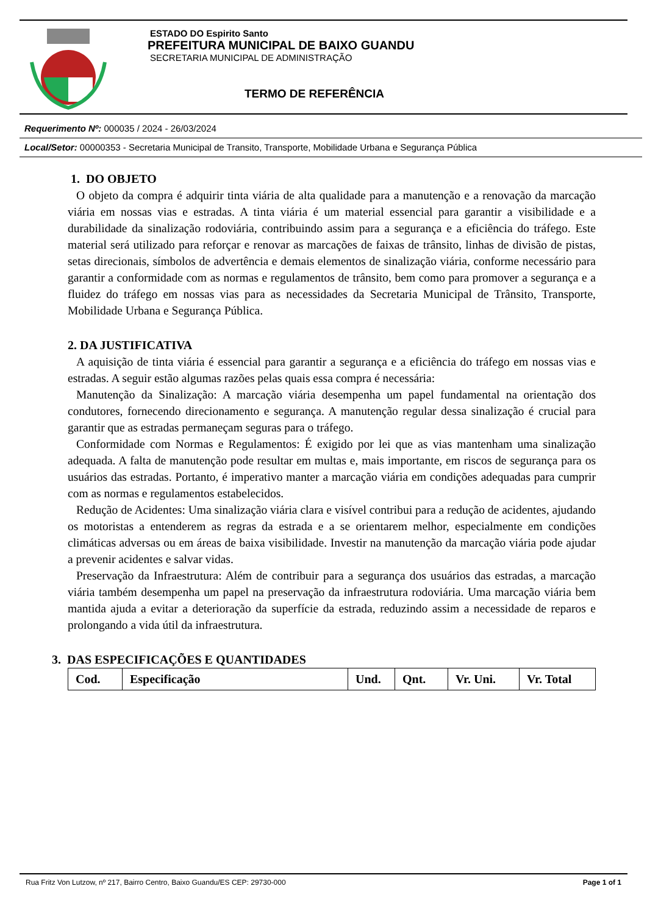ESTADO DO Espirito Santo
PREFEITURA MUNICIPAL DE BAIXO GUANDU
SECRETARIA MUNICIPAL DE ADMINISTRAÇÃO
TERMO DE REFERÊNCIA
Requerimento Nº: 000035 / 2024 - 26/03/2024
Local/Setor: 00000353 - Secretaria Municipal de Transito, Transporte, Mobilidade Urbana e Segurança Pública
1. DO OBJETO
O objeto da compra é adquirir tinta viária de alta qualidade para a manutenção e a renovação da marcação viária em nossas vias e estradas. A tinta viária é um material essencial para garantir a visibilidade e a durabilidade da sinalização rodoviária, contribuindo assim para a segurança e a eficiência do tráfego. Este material será utilizado para reforçar e renovar as marcações de faixas de trânsito, linhas de divisão de pistas, setas direcionais, símbolos de advertência e demais elementos de sinalização viária, conforme necessário para garantir a conformidade com as normas e regulamentos de trânsito, bem como para promover a segurança e a fluidez do tráfego em nossas vias para as necessidades da Secretaria Municipal de Trânsito, Transporte, Mobilidade Urbana e Segurança Pública.
2. DA JUSTIFICATIVA
A aquisição de tinta viária é essencial para garantir a segurança e a eficiência do tráfego em nossas vias e estradas. A seguir estão algumas razões pelas quais essa compra é necessária:
Manutenção da Sinalização: A marcação viária desempenha um papel fundamental na orientação dos condutores, fornecendo direcionamento e segurança. A manutenção regular dessa sinalização é crucial para garantir que as estradas permaneçam seguras para o tráfego.
Conformidade com Normas e Regulamentos: É exigido por lei que as vias mantenham uma sinalização adequada. A falta de manutenção pode resultar em multas e, mais importante, em riscos de segurança para os usuários das estradas. Portanto, é imperativo manter a marcação viária em condições adequadas para cumprir com as normas e regulamentos estabelecidos.
Redução de Acidentes: Uma sinalização viária clara e visível contribui para a redução de acidentes, ajudando os motoristas a entenderem as regras da estrada e a se orientarem melhor, especialmente em condições climáticas adversas ou em áreas de baixa visibilidade. Investir na manutenção da marcação viária pode ajudar a prevenir acidentes e salvar vidas.
Preservação da Infraestrutura: Além de contribuir para a segurança dos usuários das estradas, a marcação viária também desempenha um papel na preservação da infraestrutura rodoviária. Uma marcação viária bem mantida ajuda a evitar a deterioração da superfície da estrada, reduzindo assim a necessidade de reparos e prolongando a vida útil da infraestrutura.
3. DAS ESPECIFICAÇÕES E QUANTIDADES
| Cod. | Especificação | Und. | Qnt. | Vr. Uni. | Vr. Total |
Rua Fritz Von Lutzow, nº 217, Bairro Centro, Baixo Guandu/ES CEP: 29730-000 Page 1 of 1